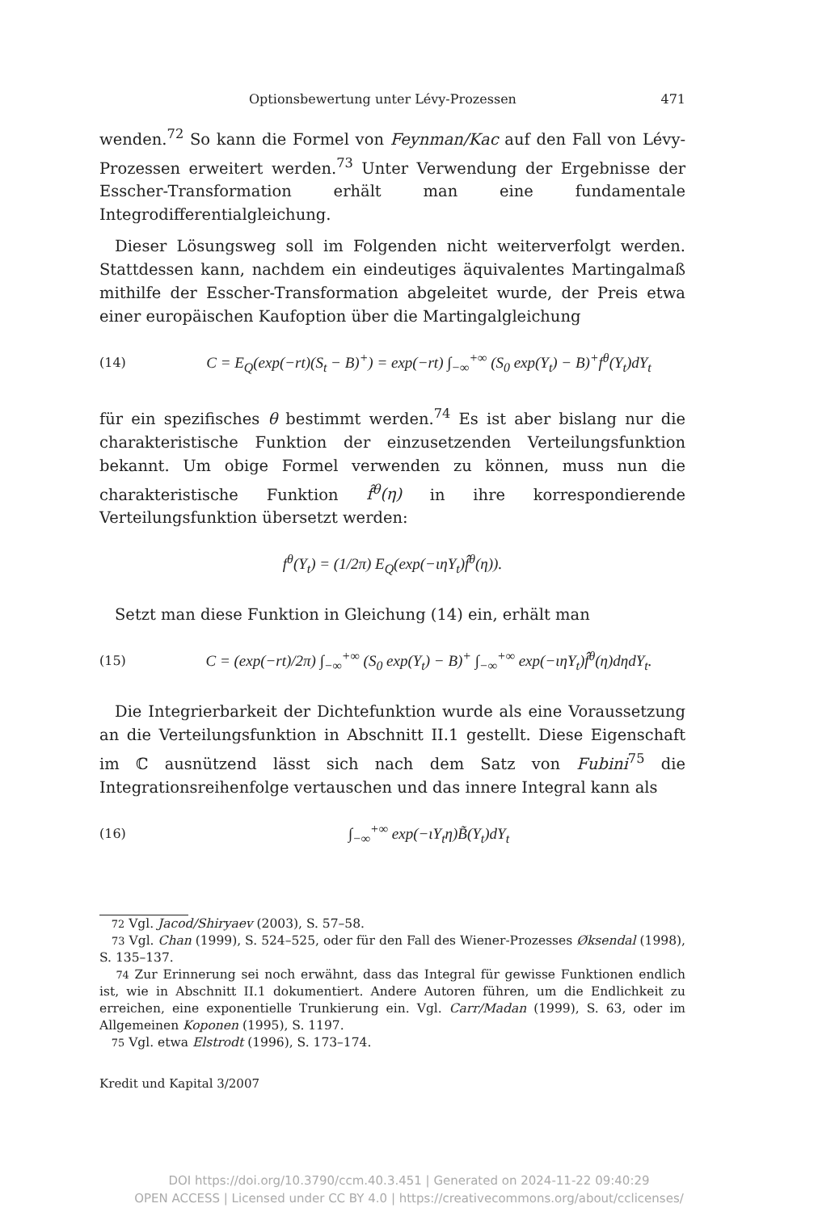Optionsbewertung unter Lévy-Prozessen 471
wenden.<sup>72</sup> So kann die Formel von Feynman/Kac auf den Fall von Lévy-Prozessen erweitert werden.<sup>73</sup> Unter Verwendung der Ergebnisse der Esscher-Transformation erhält man eine fundamentale Integrodifferentialgleichung.
Dieser Lösungsweg soll im Folgenden nicht weiterverfolgt werden. Stattdessen kann, nachdem ein eindeutiges äquivalentes Martingalmaß mithilfe der Esscher-Transformation abgeleitet wurde, der Preis etwa einer europäischen Kaufoption über die Martingalgleichung
(14) C = E<sub>Q</sub>(exp(−rt)(S<sub>t</sub> − B)<sup>+</sup>) = exp(−rt) ∫<sub>−∞</sub><sup>+∞</sup> (S<sub>0</sub> exp(Y<sub>t</sub>) − B)<sup>+</sup>f<sup>θ</sup>(Y<sub>t</sub>)dY<sub>t</sub>
für ein spezifisches θ bestimmt werden.<sup>74</sup> Es ist aber bislang nur die charakteristische Funktion der einzusetzenden Verteilungsfunktion bekannt. Um obige Formel verwenden zu können, muss nun die charakteristische Funktion f̂<sup>θ</sup>(η) in ihre korrespondierende Verteilungsfunktion übersetzt werden:
f<sup>θ</sup>(Y<sub>t</sub>) = (1/2π) E<sub>Q</sub>(exp(−ιηY<sub>t</sub>)f̂<sup>θ</sup>(η)).
Setzt man diese Funktion in Gleichung (14) ein, erhält man
(15) C = (exp(−rt)/2π) ∫<sub>−∞</sub><sup>+∞</sup> (S<sub>0</sub> exp(Y<sub>t</sub>) − B)<sup>+</sup> ∫<sub>−∞</sub><sup>+∞</sup> exp(−ιηY<sub>t</sub>)f̂<sup>θ</sup>(η)dηdY<sub>t</sub>.
Die Integrierbarkeit der Dichtefunktion wurde als eine Voraussetzung an die Verteilungsfunktion in Abschnitt II.1 gestellt. Diese Eigenschaft im ℂ ausnützend lässt sich nach dem Satz von Fubini<sup>75</sup> die Integrationsreihenfolge vertauschen und das innere Integral kann als
(16) ∫<sub>−∞</sub><sup>+∞</sup> exp(−ιY<sub>t</sub>η)B̃(Y<sub>t</sub>)dY<sub>t</sub>
72 Vgl. Jacod/Shiryaev (2003), S. 57–58.
73 Vgl. Chan (1999), S. 524–525, oder für den Fall des Wiener-Prozesses Øksendal (1998), S. 135–137.
74 Zur Erinnerung sei noch erwähnt, dass das Integral für gewisse Funktionen endlich ist, wie in Abschnitt II.1 dokumentiert. Andere Autoren führen, um die Endlichkeit zu erreichen, eine exponentielle Trunkierung ein. Vgl. Carr/Madan (1999), S. 63, oder im Allgemeinen Koponen (1995), S. 1197.
75 Vgl. etwa Elstrodt (1996), S. 173–174.
Kredit und Kapital 3/2007
DOI https://doi.org/10.3790/ccm.40.3.451 | Generated on 2024-11-22 09:40:29
OPEN ACCESS | Licensed under CC BY 4.0 | https://creativecommons.org/about/cclicenses/